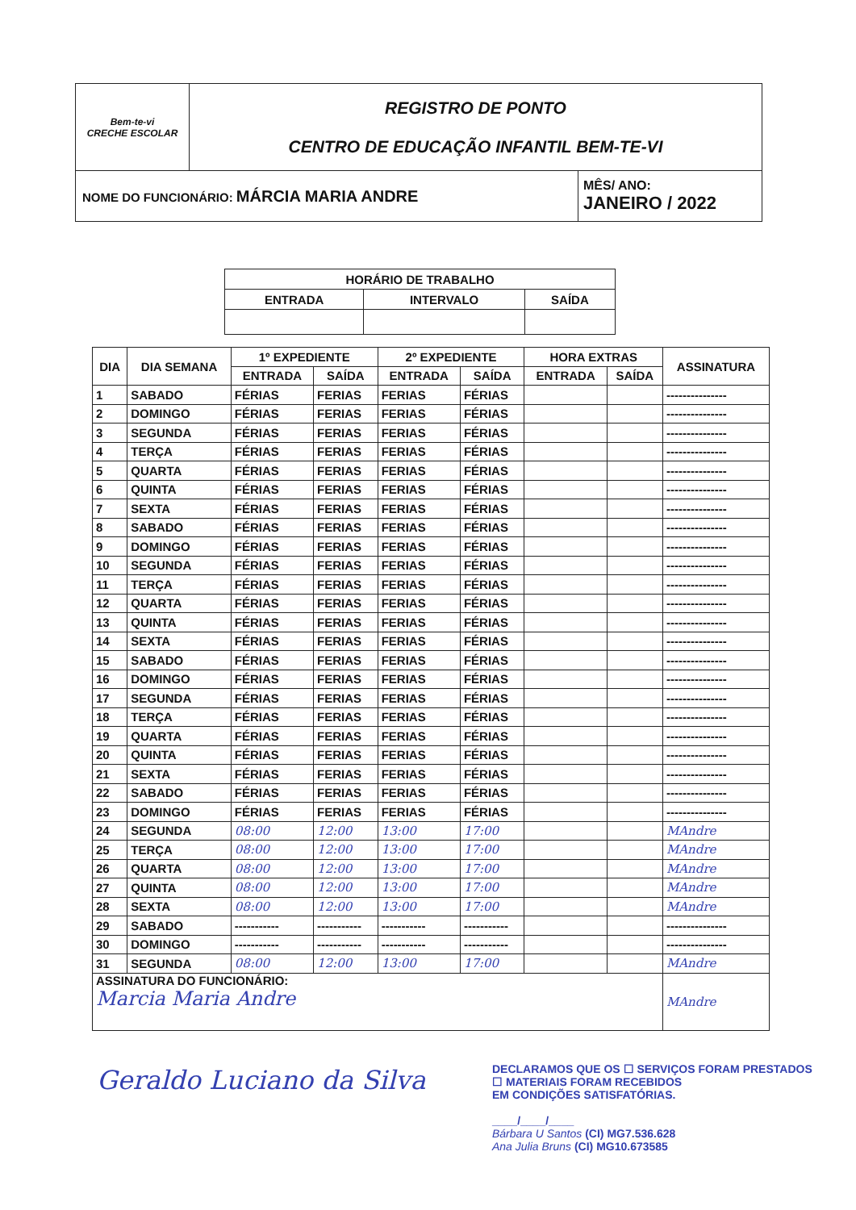| Bem-te-vi CRECHE ESCOLAR | REGISTRO DE PONTO CENTRO DE EDUCAÇÃO INFANTIL BEM-TE-VI | |
| NOME DO FUNCIONÁRIO: MÁRCIA MARIA ANDRE | | MÊS/ ANO: JANEIRO / 2022 |
| HORÁRIO DE TRABALHO | | |
| ENTRADA | INTERVALO | SAÍDA |
| DIA | DIA SEMANA | 1º EXPEDIENTE | | 2º EXPEDIENTE | | HORA EXTRAS | | ASSINATURA |
| --- | --- | --- | --- | --- | --- | --- | --- | --- |
| | | ENTRADA | SAÍDA | ENTRADA | SAÍDA | ENTRADA | SAÍDA | |
| 1 | SABADO | FÉRIAS | FERIAS | FERIAS | FÉRIAS | | | --------------- |
| 2 | DOMINGO | FÉRIAS | FERIAS | FERIAS | FÉRIAS | | | --------------- |
| 3 | SEGUNDA | FÉRIAS | FERIAS | FERIAS | FÉRIAS | | | --------------- |
| 4 | TERÇA | FÉRIAS | FERIAS | FERIAS | FÉRIAS | | | --------------- |
| 5 | QUARTA | FÉRIAS | FERIAS | FERIAS | FÉRIAS | | | --------------- |
| 6 | QUINTA | FÉRIAS | FERIAS | FERIAS | FÉRIAS | | | --------------- |
| 7 | SEXTA | FÉRIAS | FERIAS | FERIAS | FÉRIAS | | | --------------- |
| 8 | SABADO | FÉRIAS | FERIAS | FERIAS | FÉRIAS | | | --------------- |
| 9 | DOMINGO | FÉRIAS | FERIAS | FERIAS | FÉRIAS | | | --------------- |
| 10 | SEGUNDA | FÉRIAS | FERIAS | FERIAS | FÉRIAS | | | --------------- |
| 11 | TERÇA | FÉRIAS | FERIAS | FERIAS | FÉRIAS | | | --------------- |
| 12 | QUARTA | FÉRIAS | FERIAS | FERIAS | FÉRIAS | | | --------------- |
| 13 | QUINTA | FÉRIAS | FERIAS | FERIAS | FÉRIAS | | | --------------- |
| 14 | SEXTA | FÉRIAS | FERIAS | FERIAS | FÉRIAS | | | --------------- |
| 15 | SABADO | FÉRIAS | FERIAS | FERIAS | FÉRIAS | | | --------------- |
| 16 | DOMINGO | FÉRIAS | FERIAS | FERIAS | FÉRIAS | | | --------------- |
| 17 | SEGUNDA | FÉRIAS | FERIAS | FERIAS | FÉRIAS | | | --------------- |
| 18 | TERÇA | FÉRIAS | FERIAS | FERIAS | FÉRIAS | | | --------------- |
| 19 | QUARTA | FÉRIAS | FERIAS | FERIAS | FÉRIAS | | | --------------- |
| 20 | QUINTA | FÉRIAS | FERIAS | FERIAS | FÉRIAS | | | --------------- |
| 21 | SEXTA | FÉRIAS | FERIAS | FERIAS | FÉRIAS | | | --------------- |
| 22 | SABADO | FÉRIAS | FERIAS | FERIAS | FÉRIAS | | | --------------- |
| 23 | DOMINGO | FÉRIAS | FERIAS | FERIAS | FÉRIAS | | | --------------- |
| 24 | SEGUNDA | 08:00 | 12:00 | 13:00 | 17:00 | | | MAndre |
| 25 | TERÇA | 08:00 | 12:00 | 13:00 | 17:00 | | | MAndre |
| 26 | QUARTA | 08:00 | 12:00 | 13:00 | 17:00 | | | MAndre |
| 27 | QUINTA | 08:00 | 12:00 | 13:00 | 17:00 | | | MAndre |
| 28 | SEXTA | 08:00 | 12:00 | 13:00 | 17:00 | | | MAndre |
| 29 | SABADO | ----------- | ----------- | ----------- | ----------- | | | --------------- |
| 30 | DOMINGO | ----------- | ----------- | ----------- | ----------- | | | --------------- |
| 31 | SEGUNDA | 08:00 | 12:00 | 13:00 | 17:00 | | | MAndre |
| ASSINATURA DO FUNCIONÁRIO: Marcia Maria Andre | | | | | | | | MAndre |
Geraldo Luciano da Silva
DECLARAMOS QUE OS ☐ SERVIÇOS FORAM PRESTADOS
☐ MATERIAIS FORAM RECEBIDOS
EM CONDIÇÕES SATISFATÓRIAS.
____/____/____
Bárbara U Santos (CI) MG7.536.628
Ana Julia Bruns (CI) MG10.673585